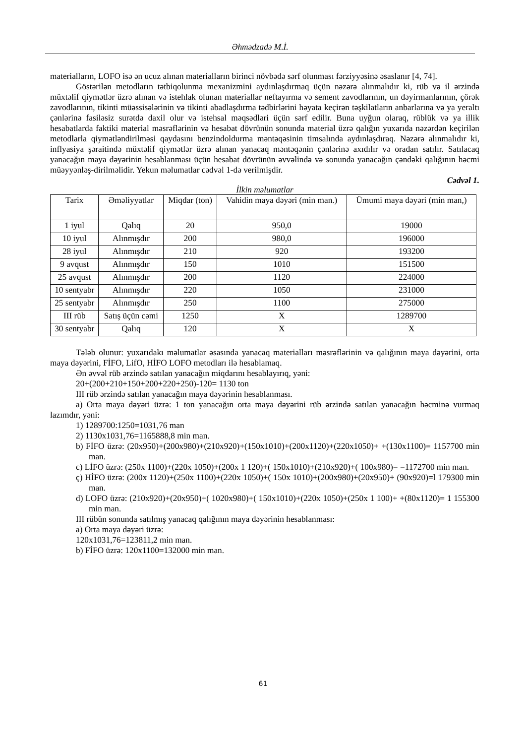Əhmədzadə M.İ.
materialların, LOFO isə ən ucuz alınan materialların birinci növbədə sərf olunması fərziyyəsinə əsaslanır [4, 74].
Göstərilən metodların tətbiqolunma mexanizmini aydınlaşdırmaq üçün nəzərə alınmalıdır ki, rüb və il ərzində müxtəlif qiymətlər üzrə alınan və istehlak olunan materiallar neftayırma və sement zavodlarının, un dəyirmanlarının, çörək zavodlarının, tikinti müəssisələrinin və tikinti abadlaşdırma tədbirlərini həyata keçirən təşkilatların anbarlarına və ya yeraltı çənlərinə fasiləsiz surətdə daxil olur və istehsal məqsədləri üçün sərf edilir. Buna uyğun olaraq, rüblük və ya illik hesabatlarda faktiki material məsrəflərinin və hesabat dövrünün sonunda material üzrə qalığın yuxarıda nəzərdən keçirilən metodlarla qiymətləndirilməsi qaydasını benzindoldurma məntəqəsinin timsalında aydınlaşdıraq. Nəzərə alınmalıdır ki, inflyasiya şəraitində müxtəlif qiymətlər üzrə alınan yanacaq məntəqənin çənlərinə axıdılır və oradan satılır. Satılacaq yanacağın maya dəyərinin hesablanması üçün hesabat dövrünün əvvəlində və sonunda yanacağın çəndəki qalığının həcmi müəyyənləş-dirilməlidir. Yekun məlumatlar cədvəl 1-də verilmişdir.
Cədvəl 1.
İlkin məlumatlar
| Tarix | Əməliyyatlar | Miqdar (ton) | Vahidin maya dəyəri (min man.) | Ümumi maya dəyəri (min man,) |
| 1 iyul | Qalıq | 20 | 950,0 | 19000 |
| 10 iyul | Alınmışdır | 200 | 980,0 | 196000 |
| 28 iyul | Alınmışdır | 210 | 920 | 193200 |
| 9 avqust | Alınmışdır | 150 | 1010 | 151500 |
| 25 avqust | Alınmışdır | 200 | 1120 | 224000 |
| 10 sentyabr | Alınmışdır | 220 | 1050 | 231000 |
| 25 sentyabr | Alınmışdır | 250 | 1100 | 275000 |
| III rüb | Satış üçün cəmi | 1250 | X | 1289700 |
| 30 sentyabr | Qalıq | 120 | X | X |
Tələb olunur: yuxarıdakı məlumatlar əsasında yanacaq materialları məsrəflərinin və qalığının maya dəyərini, orta maya dəyərini, FİFO, LifO, HİFO LOFO metodları ilə hesablamaq.
Ən əvvəl rüb ərzində satılan yanacağın miqdarını hesablayırıq, yəni:
20+(200+210+150+200+220+250)-120= 1130 ton
III rüb ərzində satılan yanacağın maya dəyərinin hesablanması.
a) Orta maya dəyəri üzrə: 1 ton yanacağın orta maya dəyərini rüb ərzində satılan yanacağın həcminə vurmaq lazımdır, yəni:
1) 1289700:1250=1031,76 man
2) 1130x1031,76=1165888,8 min man.
b) FİFO üzrə: (20x950)+(200x980)+(210x920)+(150x1010)+(200x1120)+(220x1050)+ +(130x1100)= 1157700 min man.
c) LİFO üzrə: (250x 1100)+(220x 1050)+(200x 1 120)+( 150x1010)+(210x920)+( 100x980)= =1172700 min man.
ç) HİFO üzrə: (200x 1120)+(250x 1100)+(220x 1050)+( 150x 1010)+(200x980)+(20x950)+ (90x920)=l 179300 min man.
d) LOFO üzrə: (210x920)+(20x950)+( 1020x980)+( 150x1010)+(220x 1050)+(250x 1 100)+ +(80x1120)= 1 155300 min man.
III rübün sonunda satılmış yanacaq qalığının maya dəyərinin hesablanması:
a) Orta maya dəyəri üzrə:
120x1031,76=123811,2 min man.
b) FİFO üzrə: 120x1100=132000 min man.
61